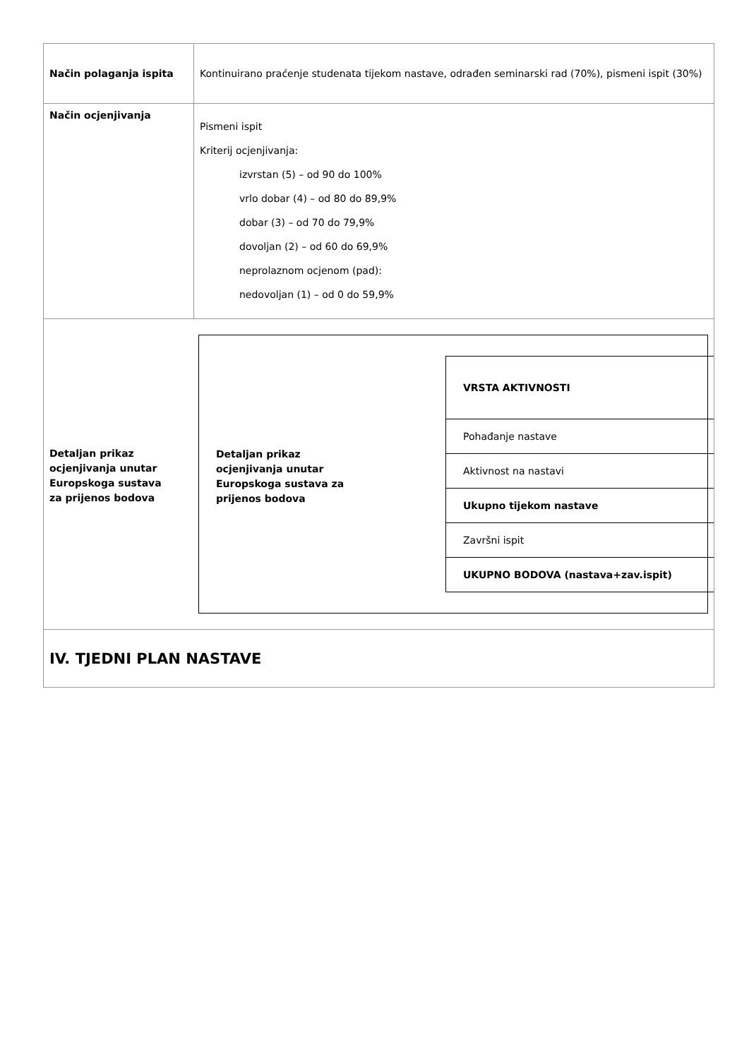| Način polaganja ispita | Kontinuirano praćenje studenata tijekom nastave, odrađen seminarski rad (70%), pismeni ispit (30%) |
| Način ocjenjivanja | Pismeni ispit Kriterij ocjenjivanja: izvrstan (5) – od 90 do 100% vrlo dobar (4) – od 80 do 89,9% dobar (3) – od 70 do 79,9% dovoljan (2) – od 60 do 69,9% neprolaznom ocjenom (pad): nedovoljan (1) – od 0 do 59,9% |
| Detaljan prikaz ocjenjivanja unutar Europskoga sustava za prijenos bodova Detaljan prikaz ocjenjivanja unutar Europskoga sustava za prijenos bodova / VRSTA AKTIVNOSTI / / Pohađanje nastave / / Aktivnost na nastavi / / Ukupno tijekom nastave / / Završni ispit / / UKUPNO BODOVA (nastava+zav.ispit) / | |
| IV. TJEDNI PLAN NASTAVE | |